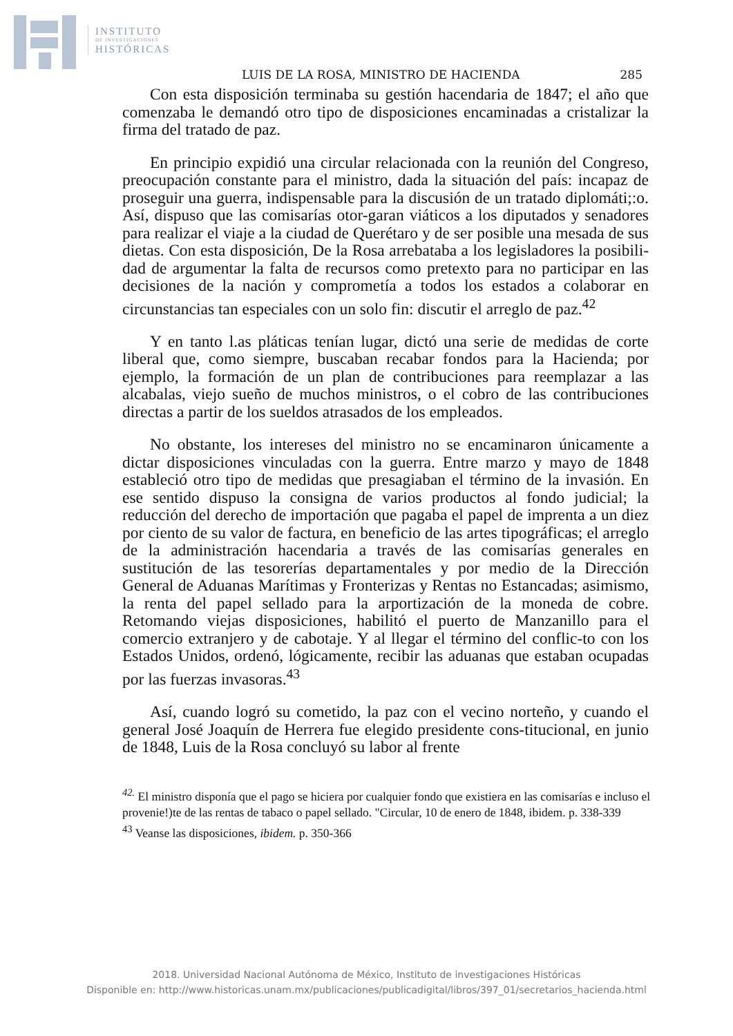INSTITUTO
DE INVESTIGACIONES
HISTÓRICAS
LUIS DE LA ROSA, MINISTRO DE HACIENDA 285
Con esta disposición terminaba su gestión hacendaria de 1847; el año que comenzaba le demandó otro tipo de disposiciones encaminadas a cristalizar la firma del tratado de paz.
En principio expidió una circular relacionada con la reunión del Congreso, preocupación constante para el ministro, dada la situación del país: incapaz de proseguir una guerra, indispensable para la discusión de un tratado diplomáti;:o. Así, dispuso que las comisarías otor-garan viáticos a los diputados y senadores para realizar el viaje a la ciudad de Querétaro y de ser posible una mesada de sus dietas. Con esta disposición, De la Rosa arrebataba a los legisladores la posibili-dad de argumentar la falta de recursos como pretexto para no participar en las decisiones de la nación y comprometía a todos los estados a colaborar en circunstancias tan especiales con un solo fin: discutir el arreglo de paz.<sup>42</sup>
Y en tanto l.as pláticas tenían lugar, dictó una serie de medidas de corte liberal que, como siempre, buscaban recabar fondos para la Hacienda; por ejemplo, la formación de un plan de contribuciones para reemplazar a las alcabalas, viejo sueño de muchos ministros, o el cobro de las contribuciones directas a partir de los sueldos atrasados de los empleados.
No obstante, los intereses del ministro no se encaminaron únicamente a dictar disposiciones vinculadas con la guerra. Entre marzo y mayo de 1848 estableció otro tipo de medidas que presagiaban el término de la invasión. En ese sentido dispuso la consigna de varios productos al fondo judicial; la reducción del derecho de importación que pagaba el papel de imprenta a un diez por ciento de su valor de factura, en beneficio de las artes tipográficas; el arreglo de la administración hacendaria a través de las comisarías generales en sustitución de las tesorerías departamentales y por medio de la Dirección General de Aduanas Marítimas y Fronterizas y Rentas no Estancadas; asimismo, la renta del papel sellado para la arportización de la moneda de cobre. Retomando viejas disposiciones, habilitó el puerto de Manzanillo para el comercio extranjero y de cabotaje. Y al llegar el término del conflic-to con los Estados Unidos, ordenó, lógicamente, recibir las aduanas que estaban ocupadas por las fuerzas invasoras.<sup>43</sup>
Así, cuando logró su cometido, la paz con el vecino norteño, y cuando el general José Joaquín de Herrera fue elegido presidente cons-titucional, en junio de 1848, Luis de la Rosa concluyó su labor al frente
<sup>42.</sup> El ministro disponía que el pago se hiciera por cualquier fondo que existiera en las comisarías e incluso el provenie!)te de las rentas de tabaco o papel sellado. "Circular, 10 de enero de 1848, ibidem. p. 338-339
<sup>43</sup> Veanse las disposiciones, ibidem. p. 350-366
2018. Universidad Nacional Autónoma de México, Instituto de investigaciones Históricas
Disponible en: http://www.historicas.unam.mx/publicaciones/publicadigital/libros/397_01/secretarios_hacienda.html